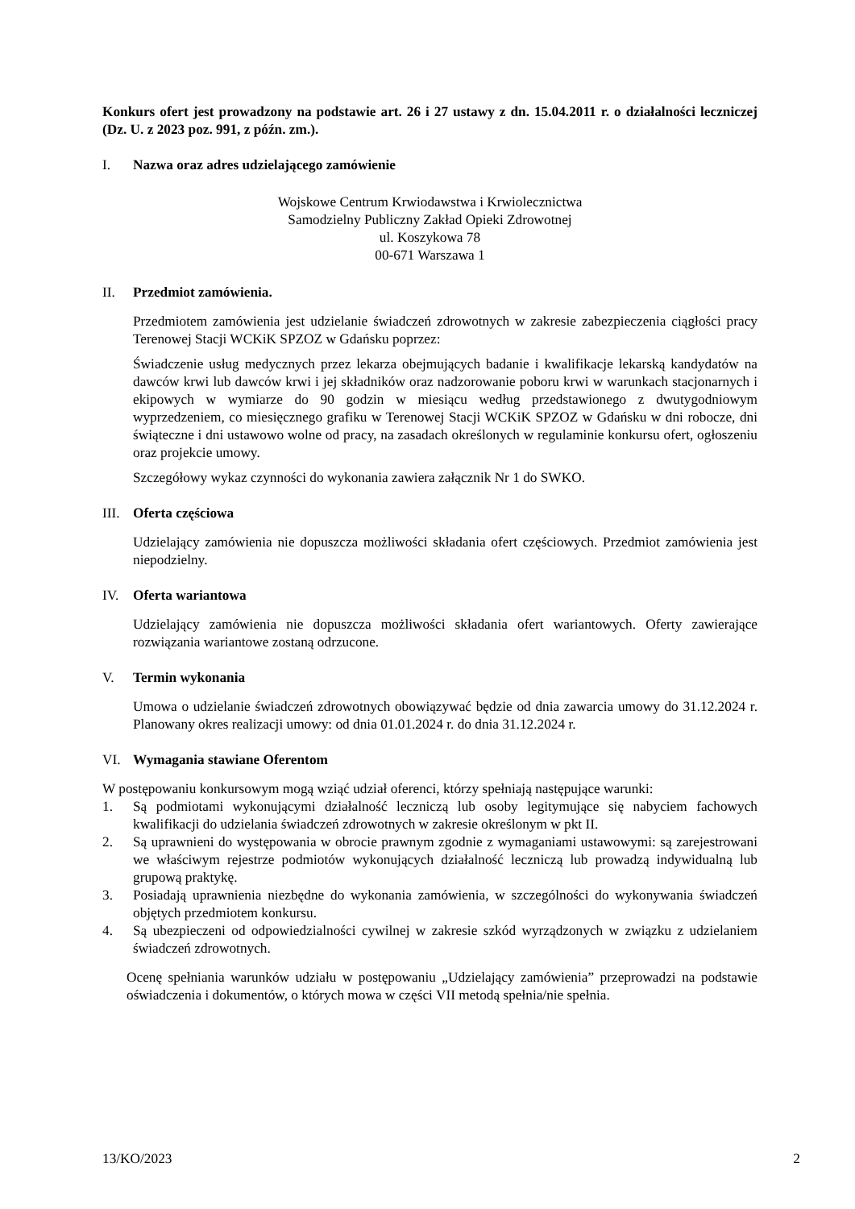Konkurs ofert jest prowadzony na podstawie art. 26 i 27 ustawy z dn. 15.04.2011 r. o działalności leczniczej (Dz. U. z 2023 poz. 991, z późn. zm.).
I. Nazwa oraz adres udzielającego zamówienie
Wojskowe Centrum Krwiodawstwa i Krwiolecznictwa
Samodzielny Publiczny Zakład Opieki Zdrowotnej
ul. Koszykowa 78
00-671 Warszawa 1
II. Przedmiot zamówienia.
Przedmiotem zamówienia jest udzielanie świadczeń zdrowotnych w zakresie zabezpieczenia ciągłości pracy Terenowej Stacji WCKiK SPZOZ w Gdańsku poprzez:
Świadczenie usług medycznych przez lekarza obejmujących badanie i kwalifikacje lekarską kandydatów na dawców krwi lub dawców krwi i jej składników oraz nadzorowanie poboru krwi w warunkach stacjonarnych i ekipowych w wymiarze do 90 godzin w miesiącu według przedstawionego z dwutygodniowym wyprzedzeniem, co miesięcznego grafiku w Terenowej Stacji WCKiK SPZOZ w Gdańsku w dni robocze, dni świąteczne i dni ustawowo wolne od pracy, na zasadach określonych w regulaminie konkursu ofert, ogłoszeniu oraz projekcie umowy.
Szczegółowy wykaz czynności do wykonania zawiera załącznik Nr 1 do SWKO.
III. Oferta częściowa
Udzielający zamówienia nie dopuszcza możliwości składania ofert częściowych. Przedmiot zamówienia jest niepodzielny.
IV. Oferta wariantowa
Udzielający zamówienia nie dopuszcza możliwości składania ofert wariantowych. Oferty zawierające rozwiązania wariantowe zostaną odrzucone.
V. Termin wykonania
Umowa o udzielanie świadczeń zdrowotnych obowiązywać będzie od dnia zawarcia umowy do 31.12.2024 r. Planowany okres realizacji umowy: od dnia 01.01.2024 r. do dnia 31.12.2024 r.
VI. Wymagania stawiane Oferentom
W postępowaniu konkursowym mogą wziąć udział oferenci, którzy spełniają następujące warunki:
1. Są podmiotami wykonującymi działalność leczniczą lub osoby legitymujące się nabyciem fachowych kwalifikacji do udzielania świadczeń zdrowotnych w zakresie określonym w pkt II.
2. Są uprawnieni do występowania w obrocie prawnym zgodnie z wymaganiami ustawowymi: są zarejestrowani we właściwym rejestrze podmiotów wykonujących działalność leczniczą lub prowadzą indywidualną lub grupową praktykę.
3. Posiadają uprawnienia niezbędne do wykonania zamówienia, w szczególności do wykonywania świadczeń objętych przedmiotem konkursu.
4. Są ubezpieczeni od odpowiedzialności cywilnej w zakresie szkód wyrządzonych w związku z udzielaniem świadczeń zdrowotnych.
Ocenę spełniania warunków udziału w postępowaniu „Udzielający zamówienia” przeprowadzi na podstawie oświadczenia i dokumentów, o których mowa w części VII metodą spełnia/nie spełnia.
13/KO/2023 2